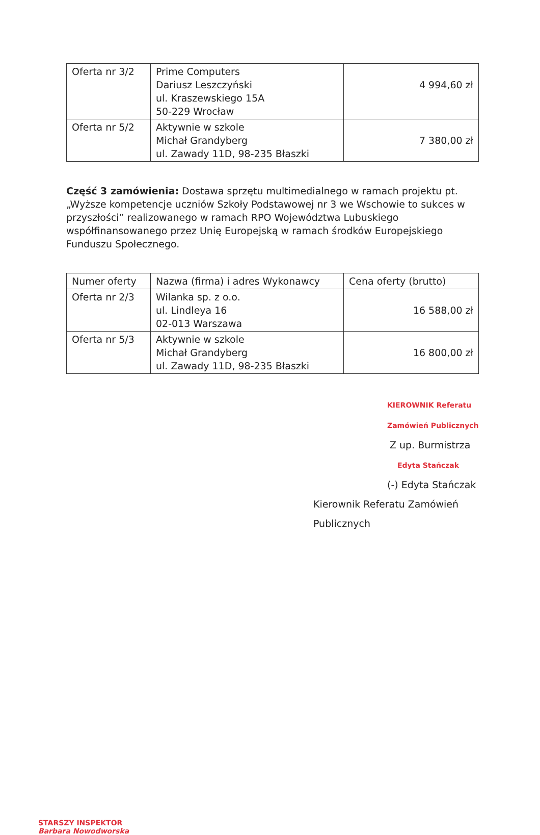| Oferta nr 3/2 | Prime Computers Dariusz Leszczyński ul. Kraszewskiego 15A 50-229 Wrocław | 4 994,60 zł |
| Oferta nr 5/2 | Aktywnie w szkole Michał Grandyberg ul. Zawady 11D, 98-235 Błaszki | 7 380,00 zł |
Część 3 zamówienia: Dostawa sprzętu multimedialnego w ramach projektu pt. „Wyższe kompetencje uczniów Szkoły Podstawowej nr 3 we Wschowie to sukces w przyszłości” realizowanego w ramach RPO Województwa Lubuskiego współfinansowanego przez Unię Europejską w ramach środków Europejskiego Funduszu Społecznego.
| Numer oferty | Nazwa (firma) i adres Wykonawcy | Cena oferty (brutto) |
| Oferta nr 2/3 | Wilanka sp. z o.o. ul. Lindleya 16 02-013 Warszawa | 16 588,00 zł |
| Oferta nr 5/3 | Aktywnie w szkole Michał Grandyberg ul. Zawady 11D, 98-235 Błaszki | 16 800,00 zł |
KIEROWNIK Referatu Zamówień Publicznych
Z up. Burmistrza
Edyta Stańczak
(-) Edyta Stańczak
Kierownik Referatu Zamówień Publicznych
STARSZY INSPEKTOR
Barbara Nowodworska